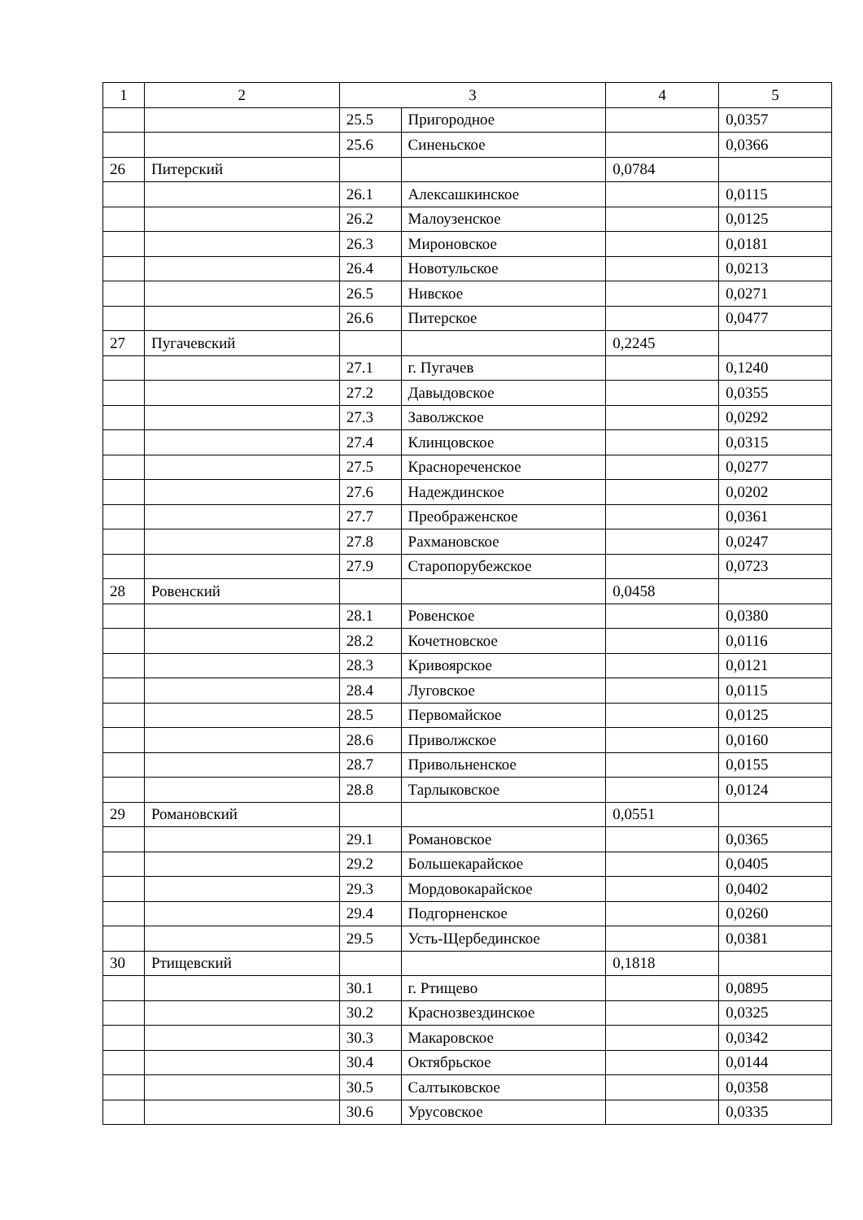| 1 | 2 | 3 | | 4 | 5 |
| --- | --- | --- | --- | --- | --- |
| | | 25.5 | Пригородное | | 0,0357 |
| | | 25.6 | Синеньское | | 0,0366 |
| 26 | Питерский | | | 0,0784 | |
| | | 26.1 | Алексашкинское | | 0,0115 |
| | | 26.2 | Малоузенское | | 0,0125 |
| | | 26.3 | Мироновское | | 0,0181 |
| | | 26.4 | Новотульское | | 0,0213 |
| | | 26.5 | Нивское | | 0,0271 |
| | | 26.6 | Питерское | | 0,0477 |
| 27 | Пугачевский | | | 0,2245 | |
| | | 27.1 | г. Пугачев | | 0,1240 |
| | | 27.2 | Давыдовское | | 0,0355 |
| | | 27.3 | Заволжское | | 0,0292 |
| | | 27.4 | Клинцовское | | 0,0315 |
| | | 27.5 | Краснореченское | | 0,0277 |
| | | 27.6 | Надеждинское | | 0,0202 |
| | | 27.7 | Преображенское | | 0,0361 |
| | | 27.8 | Рахмановское | | 0,0247 |
| | | 27.9 | Старопорубежское | | 0,0723 |
| 28 | Ровенский | | | 0,0458 | |
| | | 28.1 | Ровенское | | 0,0380 |
| | | 28.2 | Кочетновское | | 0,0116 |
| | | 28.3 | Кривоярское | | 0,0121 |
| | | 28.4 | Луговское | | 0,0115 |
| | | 28.5 | Первомайское | | 0,0125 |
| | | 28.6 | Приволжское | | 0,0160 |
| | | 28.7 | Привольненское | | 0,0155 |
| | | 28.8 | Тарлыковское | | 0,0124 |
| 29 | Романовский | | | 0,0551 | |
| | | 29.1 | Романовское | | 0,0365 |
| | | 29.2 | Большекарайское | | 0,0405 |
| | | 29.3 | Мордовокарайское | | 0,0402 |
| | | 29.4 | Подгорненское | | 0,0260 |
| | | 29.5 | Усть-Щербединское | | 0,0381 |
| 30 | Ртищевский | | | 0,1818 | |
| | | 30.1 | г. Ртищево | | 0,0895 |
| | | 30.2 | Краснозвездинское | | 0,0325 |
| | | 30.3 | Макаровское | | 0,0342 |
| | | 30.4 | Октябрьское | | 0,0144 |
| | | 30.5 | Салтыковское | | 0,0358 |
| | | 30.6 | Урусовское | | 0,0335 |